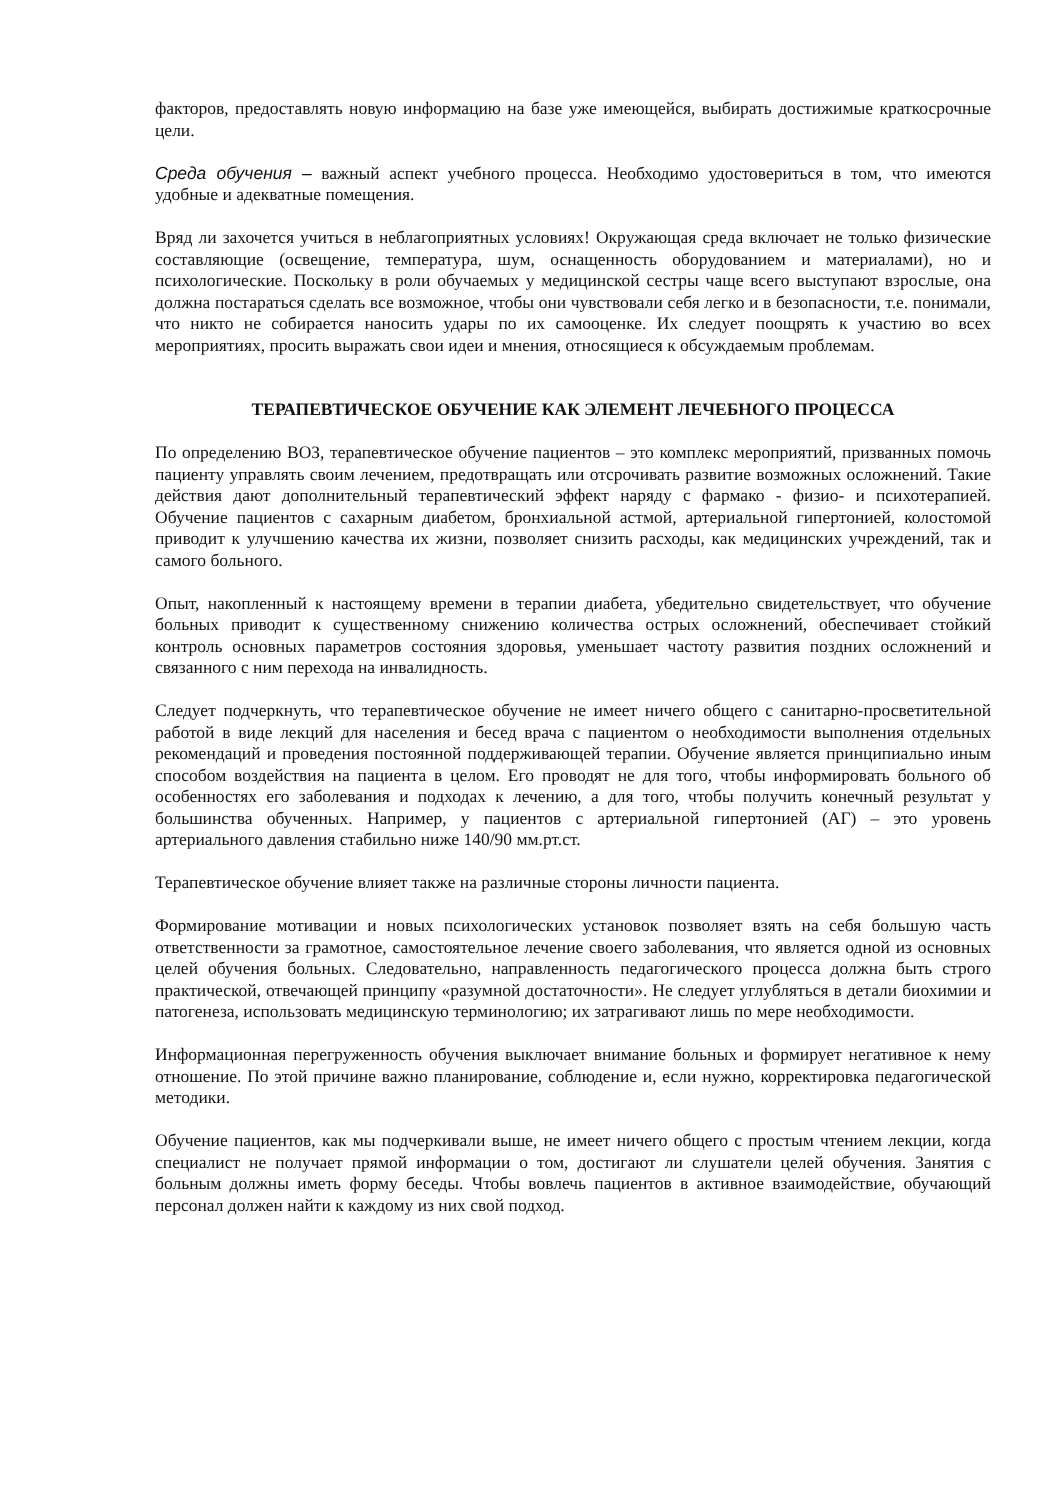факторов, предоставлять новую информацию на базе уже имеющейся, выбирать достижимые краткосрочные цели.
Среда обучения – важный аспект учебного процесса. Необходимо удостовериться в том, что имеются удобные и адекватные помещения.
Вряд ли захочется учиться в неблагоприятных условиях! Окружающая среда включает не только физические составляющие (освещение, температура, шум, оснащенность оборудованием и материалами), но и психологические. Поскольку в роли обучаемых у медицинской сестры чаще всего выступают взрослые, она должна постараться сделать все возможное, чтобы они чувствовали себя легко и в безопасности, т.е. понимали, что никто не собирается наносить удары по их самооценке. Их следует поощрять к участию во всех мероприятиях, просить выражать свои идеи и мнения, относящиеся к обсуждаемым проблемам.
ТЕРАПЕВТИЧЕСКОЕ ОБУЧЕНИЕ КАК ЭЛЕМЕНТ ЛЕЧЕБНОГО ПРОЦЕССА
По определению ВОЗ, терапевтическое обучение пациентов – это комплекс мероприятий, призванных помочь пациенту управлять своим лечением, предотвращать или отсрочивать развитие возможных осложнений. Такие действия дают дополнительный терапевтический эффект наряду с фармако - физио- и психотерапией. Обучение пациентов с сахарным диабетом, бронхиальной астмой, артериальной гипертонией, колостомой приводит к улучшению качества их жизни, позволяет снизить расходы, как медицинских учреждений, так и самого больного.
Опыт, накопленный к настоящему времени в терапии диабета, убедительно свидетельствует, что обучение больных приводит к существенному снижению количества острых осложнений, обеспечивает стойкий контроль основных параметров состояния здоровья, уменьшает частоту развития поздних осложнений и связанного с ним перехода на инвалидность.
Следует подчеркнуть, что терапевтическое обучение не имеет ничего общего с санитарно-просветительной работой в виде лекций для населения и бесед врача с пациентом о необходимости выполнения отдельных рекомендаций и проведения постоянной поддерживающей терапии. Обучение является принципиально иным способом воздействия на пациента в целом. Его проводят не для того, чтобы информировать больного об особенностях его заболевания и подходах к лечению, а для того, чтобы получить конечный результат у большинства обученных. Например, у пациентов с артериальной гипертонией (АГ) – это уровень артериального давления стабильно ниже 140/90 мм.рт.ст.
Терапевтическое обучение влияет также на различные стороны личности пациента.
Формирование мотивации и новых психологических установок позволяет взять на себя большую часть ответственности за грамотное, самостоятельное лечение своего заболевания, что является одной из основных целей обучения больных. Следовательно, направленность педагогического процесса должна быть строго практической, отвечающей принципу «разумной достаточности». Не следует углубляться в детали биохимии и патогенеза, использовать медицинскую терминологию; их затрагивают лишь по мере необходимости.
Информационная перегруженность обучения выключает внимание больных и формирует негативное к нему отношение. По этой причине важно планирование, соблюдение и, если нужно, корректировка педагогической методики.
Обучение пациентов, как мы подчеркивали выше, не имеет ничего общего с простым чтением лекции, когда специалист не получает прямой информации о том, достигают ли слушатели целей обучения. Занятия с больным должны иметь форму беседы. Чтобы вовлечь пациентов в активное взаимодействие, обучающий персонал должен найти к каждому из них свой подход.